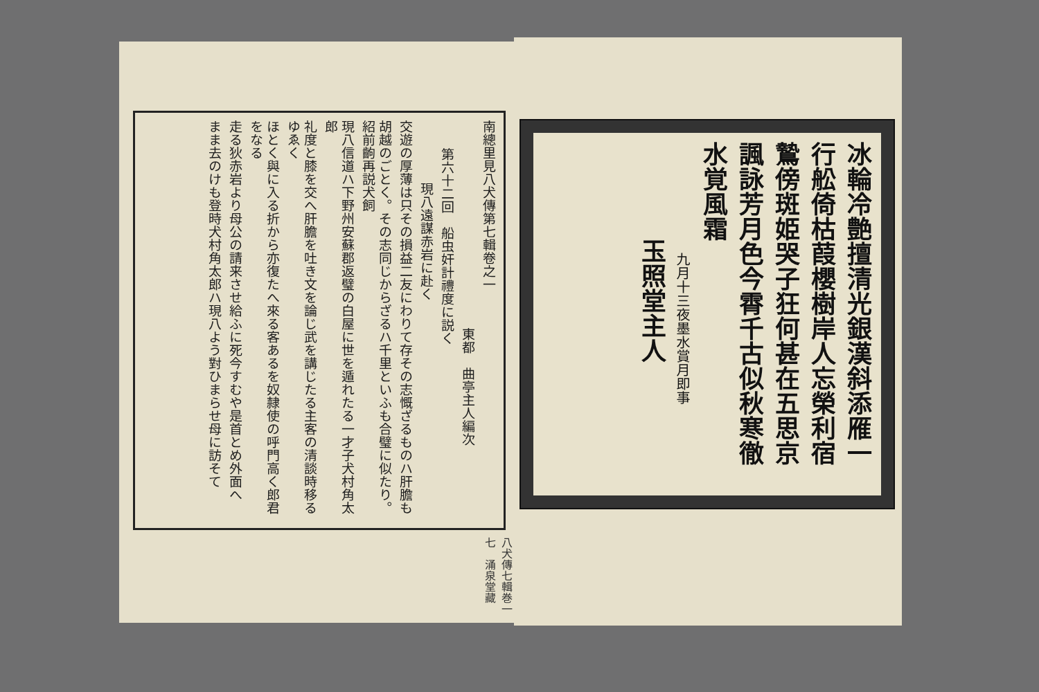南總里見八犬傳第七輯卷之一
東都　曲亭主人編次
第六十二回　船虫奸計禮度に説く
現八遠謀赤岩に赴く
交遊の厚薄は只その損益二友にわりて存その志慨ざるものハ肝膽も
胡越のごとく。その志同じからざるハ千里といふも合璧に似たり。紹前齣再説犬飼
現八信道ハ下野州安蘇郡返璧の白屋に世を遁れたる一才子犬村角太郎
礼度と膝を交へ肝膽を吐き文を論じ武を講じたる主客の清談時移るゆゑく
ほとく與に入る折から亦復たへ來る客あるを奴隷使の呼門高く郎君をなる
走る狄赤岩より母公の請来させ給ふに死今すむや是首とめ外面へ
まま去のけも登時犬村角太郎ハ現八よう對ひまらせ母に訪そて
八犬傳七輯巻一　七　涌泉堂藏
冰輪冷艶擅清光銀漢斜添雁一
行舩倚枯葭櫻樹岸人忘榮利宿
鷙傍斑姫哭子狂何甚在五思京
諷詠芳月色今霄千古似秋寒徹
水覚風霜
九月十三夜墨水賞月即事
玉照堂主人